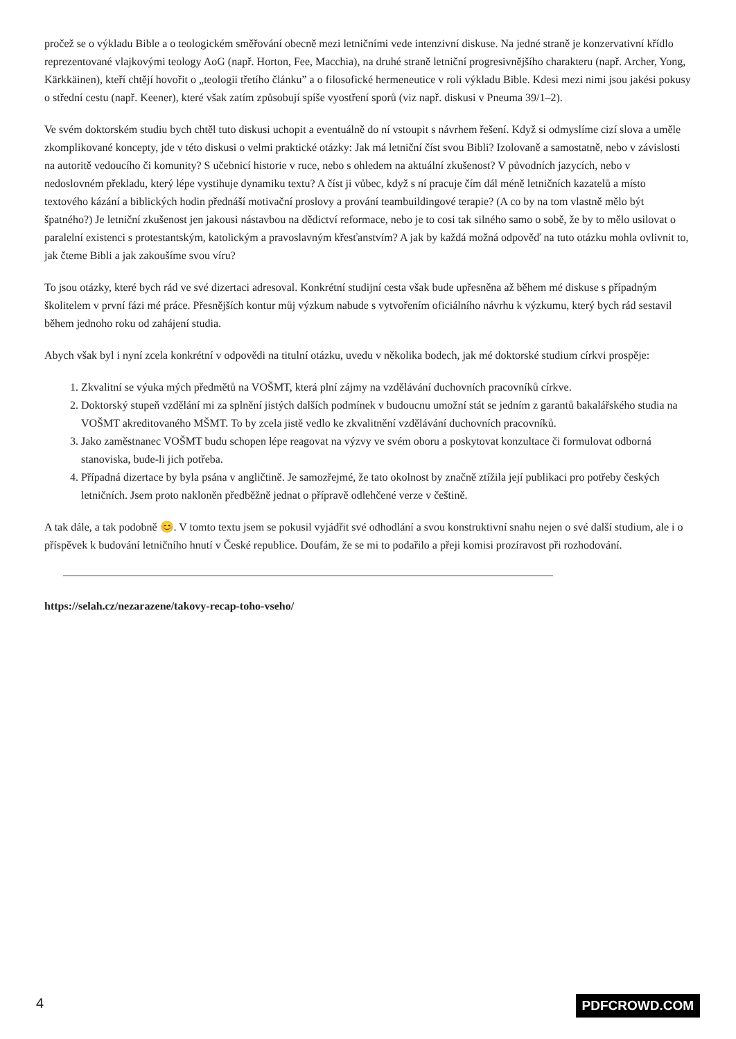pročež se o výkladu Bible a o teologickém směřování obecně mezi letničními vede intenzivní diskuse. Na jedné straně je konzervativní křídlo reprezentované vlajkovými teology AoG (např. Horton, Fee, Macchia), na druhé straně letniční progresivnějšího charakteru (např. Archer, Yong, Kärkkäinen), kteří chtějí hovořit o „teologii třetího článku” a o filosofické hermeneutice v roli výkladu Bible. Kdesi mezi nimi jsou jakési pokusy o střední cestu (např. Keener), které však zatím způsobují spíše vyostření sporů (viz např. diskusi v Pneuma 39/1–2).
Ve svém doktorském studiu bych chtěl tuto diskusi uchopit a eventuálně do ní vstoupit s návrhem řešení. Když si odmyslíme cizí slova a uměle zkomplikované koncepty, jde v této diskusi o velmi praktické otázky: Jak má letniční číst svou Bibli? Izolovaně a samostatně, nebo v závislosti na autoritě vedoucího či komunity? S učebnicí historie v ruce, nebo s ohledem na aktuální zkušenost? V původních jazycích, nebo v nedoslovném překladu, který lépe vystihuje dynamiku textu? A číst ji vůbec, když s ní pracuje čím dál méně letničních kazatelů a místo textového kázání a biblických hodin přednáší motivační proslovy a prování teambuildingové terapie? (A co by na tom vlastně mělo být špatného?) Je letniční zkušenost jen jakousi nástavbou na dědictví reformace, nebo je to cosi tak silného samo o sobě, že by to mělo usilovat o paralelní existenci s protestantským, katolickým a pravoslavným křesťanstvím? A jak by každá možná odpověď na tuto otázku mohla ovlivnit to, jak čteme Bibli a jak zakoušíme svou víru?
To jsou otázky, které bych rád ve své dizertaci adresoval. Konkrétní studijní cesta však bude upřesněna až během mé diskuse s případným školitelem v první fázi mé práce. Přesnějších kontur můj výzkum nabude s vytvořením oficiálního návrhu k výzkumu, který bych rád sestavil během jednoho roku od zahájení studia.
Abych však byl i nyní zcela konkrétní v odpovědi na titulní otázku, uvedu v několika bodech, jak mé doktorské studium církvi prospěje:
1. Zkvalitní se výuka mých předmětů na VOŠMT, která plní zájmy na vzdělávání duchovních pracovníků církve.
2. Doktorský stupeň vzdělání mi za splnění jistých dalších podmínek v budoucnu umožní stát se jedním z garantů bakalářského studia na VOŠMT akreditovaného MŠMT. To by zcela jistě vedlo ke zkvalitnění vzdělávání duchovních pracovníků.
3. Jako zaměstnanec VOŠMT budu schopen lépe reagovat na výzvy ve svém oboru a poskytovat konzultace či formulovat odborná stanoviska, bude-li jich potřeba.
4. Případná dizertace by byla psána v angličtině. Je samozřejmé, že tato okolnost by značně ztížila její publikaci pro potřeby českých letničních. Jsem proto nakloněn předběžně jednat o přípravě odlehčené verze v češtině.
A tak dále, a tak podobně 😊. V tomto textu jsem se pokusil vyjádřit své odhodlání a svou konstruktivní snahu nejen o své další studium, ale i o příspěvek k budování letničního hnutí v České republice. Doufám, že se mi to podařilo a přeji komisi prozíravost při rozhodování.
https://selah.cz/nezarazene/takovy-recap-toho-vseho/
4 PDFCROWD.COM